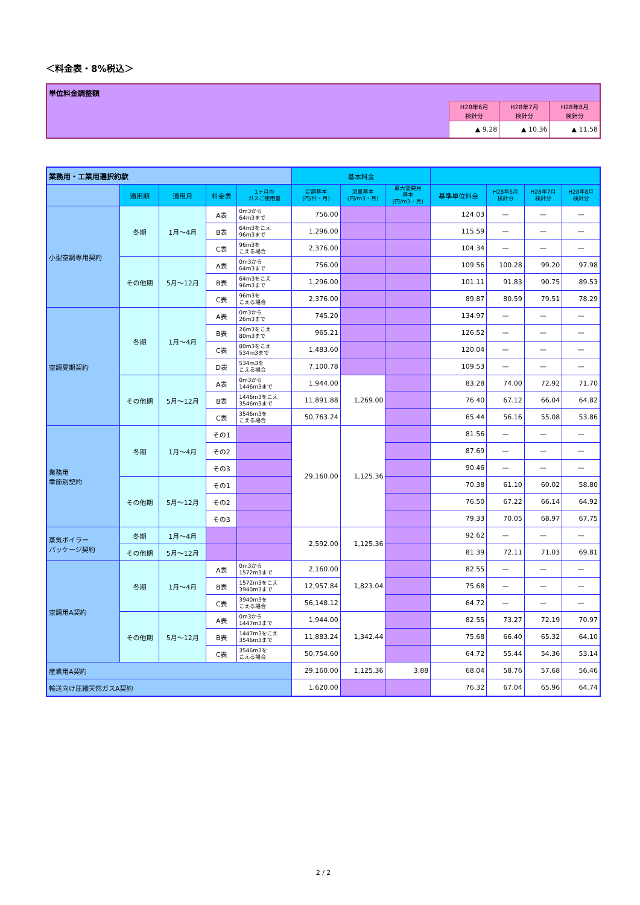＜料金表・8%税込＞
| 単位料金調整額 | | | |
| | H28年6月 検針分 | H28年7月 検針分 | H28年8月 検針分 |
| | ▲ 9.28 | ▲ 10.36 | ▲ 11.58 |
| 業務用・工業用選択約款 | | | | | 基本料金 | | | | | | |
| --- | --- | --- | --- | --- | --- | --- | --- | --- | --- | --- | --- |
| | 適用期 | 適用月 | 料金表 | 1ヶ月の ガスご使用量 | 定額基本 (円/件・月) | 流量基本 (円/m3・月) | 最大需要月 基本 (円/m3・月) | 基準単位料金 | H28年6月 検針分 | H28年7月 検針分 | H28年8月 検針分 |
| 小型空調専用契約 | 冬期 | 1月～4月 | A表 | 0m3から 64m3まで | 756.00 | | | 124.03 | — | — | — |
| | | | B表 | 64m3をこえ 96m3まで | 1,296.00 | | | 115.59 | — | — | — |
| | | | C表 | 96m3を こえる場合 | 2,376.00 | | | 104.34 | — | — | — |
| | その他期 | 5月～12月 | A表 | 0m3から 64m3まで | 756.00 | | | 109.56 | 100.28 | 99.20 | 97.98 |
| | | | B表 | 64m3をこえ 96m3まで | 1,296.00 | | | 101.11 | 91.83 | 90.75 | 89.53 |
| | | | C表 | 96m3を こえる場合 | 2,376.00 | | | 89.87 | 80.59 | 79.51 | 78.29 |
| 空調夏期契約 | 冬期 | 1月～4月 | A表 | 0m3から 26m3まで | 745.20 | | | 134.97 | — | — | — |
| | | | B表 | 26m3をこえ 80m3まで | 965.21 | | | 126.52 | — | — | — |
| | | | C表 | 80m3をこえ 534m3まで | 1,483.60 | | | 120.04 | — | — | — |
| | | | D表 | 534m3を こえる場合 | 7,100.78 | | | 109.53 | — | — | — |
| | その他期 | 5月～12月 | A表 | 0m3から 1446m3まで | 1,944.00 | 1,269.00 | | 83.28 | 74.00 | 72.92 | 71.70 |
| | | | B表 | 1446m3をこえ 3546m3まで | 11,891.88 | | | 76.40 | 67.12 | 66.04 | 64.82 |
| | | | C表 | 3546m3を こえる場合 | 50,763.24 | | | 65.44 | 56.16 | 55.08 | 53.86 |
| 業務用 季節別契約 | 冬期 | 1月～4月 | その1 | | 29,160.00 | 1,125.36 | | 81.56 | — | — | — |
| | | | その2 | | | | | 87.69 | — | — | — |
| | | | その3 | | | | | 90.46 | — | — | — |
| | その他期 | 5月～12月 | その1 | | | | | 70.38 | 61.10 | 60.02 | 58.80 |
| | | | その2 | | | | | 76.50 | 67.22 | 66.14 | 64.92 |
| | | | その3 | | | | | 79.33 | 70.05 | 68.97 | 67.75 |
| 蒸気ボイラー パッケージ契約 | 冬期 | 1月～4月 | | | 2,592.00 | 1,125.36 | | 92.62 | — | — | — |
| | その他期 | 5月～12月 | | | | | | 81.39 | 72.11 | 71.03 | 69.81 |
| 空調用A契約 | 冬期 | 1月～4月 | A表 | 0m3から 1572m3まで | 2,160.00 | 1,823.04 | | 82.55 | — | — | — |
| | | | B表 | 1572m3をこえ 3940m3まで | 12,957.84 | | | 75.68 | — | — | — |
| | | | C表 | 3940m3を こえる場合 | 56,148.12 | | | 64.72 | — | — | — |
| | その他期 | 5月～12月 | A表 | 0m3から 1447m3まで | 1,944.00 | 1,342.44 | | 82.55 | 73.27 | 72.19 | 70.97 |
| | | | B表 | 1447m3をこえ 3546m3まで | 11,883.24 | | | 75.68 | 66.40 | 65.32 | 64.10 |
| | | | C表 | 3546m3を こえる場合 | 50,754.60 | | | 64.72 | 55.44 | 54.36 | 53.14 |
| 産業用A契約 | | | | | 29,160.00 | 1,125.36 | 3.88 | 68.04 | 58.76 | 57.68 | 56.46 |
| 輸送向け圧縮天然ガスA契約 | | | | | 1,620.00 | | | 76.32 | 67.04 | 65.96 | 64.74 |
2 / 2